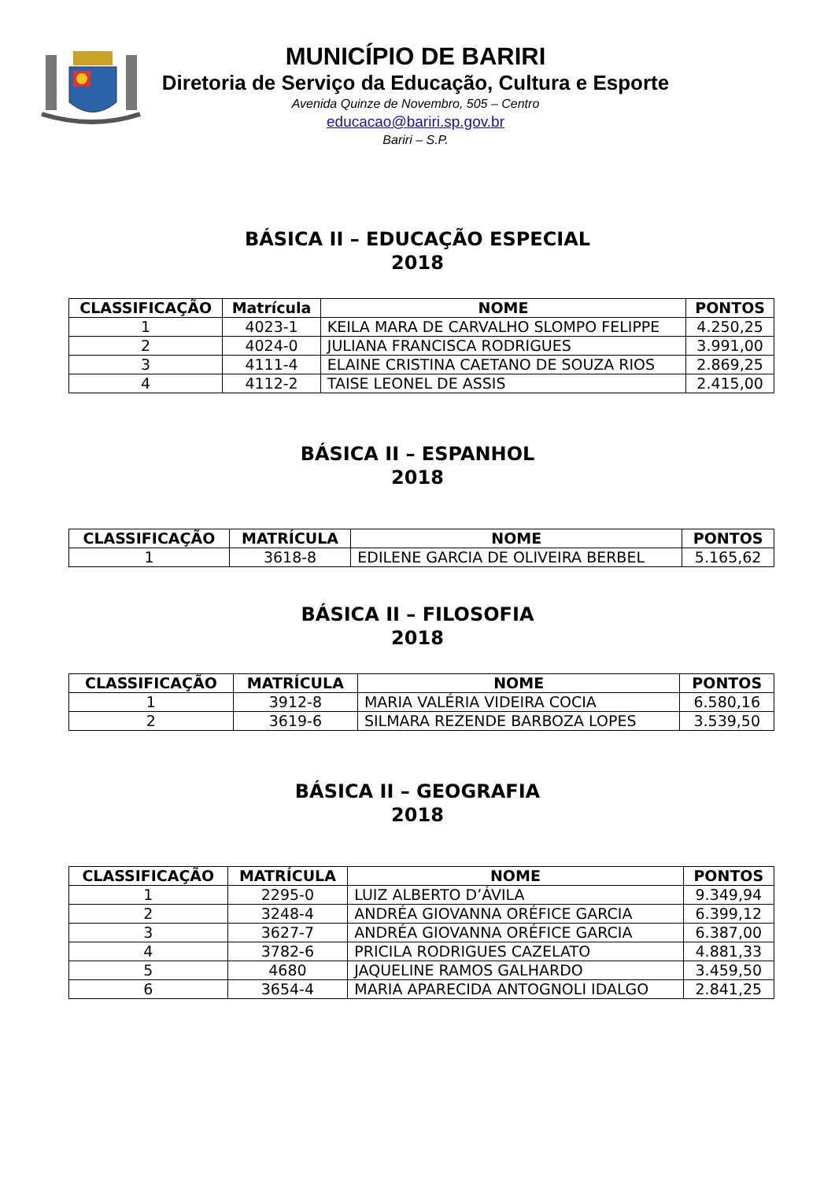MUNICÍPIO DE BARIRI
Diretoria de Serviço da Educação, Cultura e Esporte
Avenida Quinze de Novembro, 505 – Centro
educacao@bariri.sp.gov.br
Bariri – S.P.
BÁSICA II – EDUCAÇÃO ESPECIAL
2018
| CLASSIFICAÇÃO | Matrícula | NOME | PONTOS |
| --- | --- | --- | --- |
| 1 | 4023-1 | KEILA MARA DE CARVALHO SLOMPO FELIPPE | 4.250,25 |
| 2 | 4024-0 | JULIANA FRANCISCA RODRIGUES | 3.991,00 |
| 3 | 4111-4 | ELAINE CRISTINA CAETANO DE SOUZA RIOS | 2.869,25 |
| 4 | 4112-2 | TAISE LEONEL DE ASSIS | 2.415,00 |
BÁSICA II – ESPANHOL
2018
| CLASSIFICAÇÃO | MATRÍCULA | NOME | PONTOS |
| --- | --- | --- | --- |
| 1 | 3618-8 | EDILENE GARCIA DE OLIVEIRA BERBEL | 5.165,62 |
BÁSICA II – FILOSOFIA
2018
| CLASSIFICAÇÃO | MATRÍCULA | NOME | PONTOS |
| --- | --- | --- | --- |
| 1 | 3912-8 | MARIA VALÉRIA VIDEIRA COCIA | 6.580,16 |
| 2 | 3619-6 | SILMARA REZENDE BARBOZA LOPES | 3.539,50 |
BÁSICA II – GEOGRAFIA
2018
| CLASSIFICAÇÃO | MATRÍCULA | NOME | PONTOS |
| --- | --- | --- | --- |
| 1 | 2295-0 | LUIZ ALBERTO D’ÁVILA | 9.349,94 |
| 2 | 3248-4 | ANDRÉA GIOVANNA ORÉFICE GARCIA | 6.399,12 |
| 3 | 3627-7 | ANDRÉA GIOVANNA ORÉFICE GARCIA | 6.387,00 |
| 4 | 3782-6 | PRICILA RODRIGUES CAZELATO | 4.881,33 |
| 5 | 4680 | JAQUELINE RAMOS GALHARDO | 3.459,50 |
| 6 | 3654-4 | MARIA APARECIDA ANTOGNOLI IDALGO | 2.841,25 |